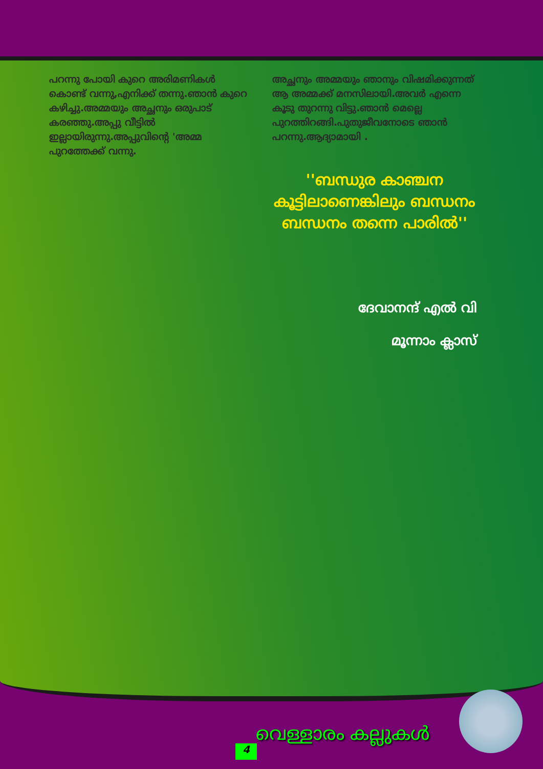പറന്നു പോയി കുറെ അരിമണികൾ കൊണ്ട് വന്നു,എനിക്ക് തന്നു.ഞാൻ കുറെ കഴിച്ചു.അമ്മയും അച്ഛനും ഒരുപാട് കരഞ്ഞു.അപ്പു വീട്ടിൽ ഇല്ലായിരുന്നു.അപ്പുവിന്റെ 'അമ്മ പുറത്തേക്ക് വന്നു.
അച്ഛനും അമ്മയും ഞാനും വിഷമിക്കുന്നത് ആ അമ്മക്ക് മനസിലായി.അവർ എന്നെ കൂടു തുറന്നു വിട്ടു.ഞാൻ മെല്ലെ പുറത്തിറങ്ങി.പുതുജീവനോടെ ഞാൻ പറന്നു.ആദ്യാമായി .
''ബന്ധുര കാഞ്ചന കൂട്ടിലാണെങ്കിലും ബന്ധനം ബന്ധനം തന്നെ പാരിൽ''
ദേവാനന്ദ് എൽ വി
മൂന്നാം ക്ലാസ്
വെള്ളാരം കല്ലുകൾ
4